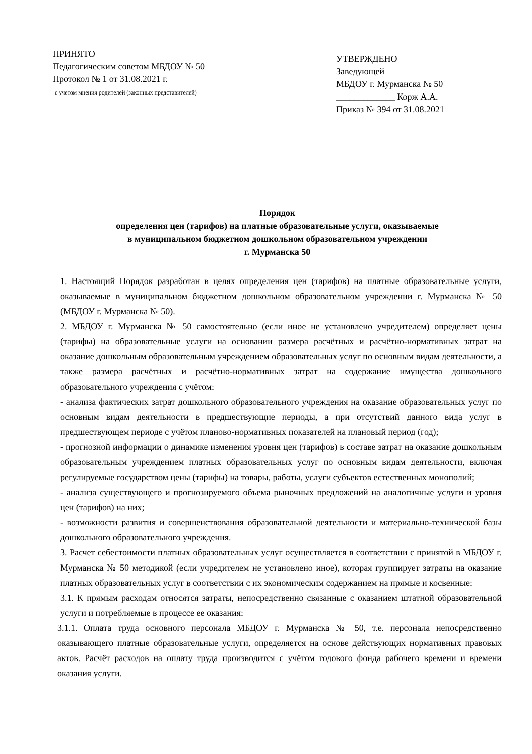ПРИНЯТО
Педагогическим советом МБДОУ № 50
Протокол № 1 от 31.08.2021 г.
с учетом мнения родителей (законных представителей)
УТВЕРЖДЕНО
Заведующей
МБДОУ г. Мурманска № 50
_____________ Корж А.А.
Приказ № 394 от 31.08.2021
Порядок
определения цен (тарифов) на платные образовательные услуги, оказываемые
в муниципальном бюджетном дошкольном образовательном учреждении
г. Мурманска 50
1. Настоящий Порядок разработан в целях определения цен (тарифов) на платные образовательные услуги, оказываемые в муниципальном бюджетном дошкольном образовательном учреждении г. Мурманска № 50 (МБДОУ г. Мурманска № 50).
2. МБДОУ г. Мурманска № 50 самостоятельно (если иное не установлено учредителем) определяет цены (тарифы) на образовательные услуги на основании размера расчётных и расчётно-нормативных затрат на оказание дошкольным образовательным учреждением образовательных услуг по основным видам деятельности, а также размера расчётных и расчётно-нормативных затрат на содержание имущества дошкольного образовательного учреждения с учётом:
- анализа фактических затрат дошкольного образовательного учреждения на оказание образовательных услуг по основным видам деятельности в предшествующие периоды, а при отсутствий данного вида услуг в предшествующем периоде с учётом планово-нормативных показателей на плановый период (год);
- прогнозной информации о динамике изменения уровня цен (тарифов) в составе затрат на оказание дошкольным образовательным учреждением платных образовательных услуг по основным видам деятельности, включая регулируемые государством цены (тарифы) на товары, работы, услуги субъектов естественных монополий;
- анализа существующего и прогнозируемого объема рыночных предложений на аналогичные услуги и уровня цен (тарифов) на них;
- возможности развития и совершенствования образовательной деятельности и материально-технической базы дошкольного образовательного учреждения.
3. Расчет себестоимости платных образовательных услуг осуществляется в соответствии с принятой в МБДОУ г. Мурманска № 50 методикой (если учредителем не установлено иное), которая группирует затраты на оказание платных образовательных услуг в соответствии с их экономическим содержанием на прямые и косвенные:
3.1. К прямым расходам относятся затраты, непосредственно связанные с оказанием штатной образовательной услуги и потребляемые в процессе ее оказания:
3.1.1. Оплата труда основного персонала МБДОУ г. Мурманска № 50, т.е. персонала непосредственно оказывающего платные образовательные услуги, определяется на основе действующих нормативных правовых актов. Расчёт расходов на оплату труда производится с учётом годового фонда рабочего времени и времени оказания услуги.